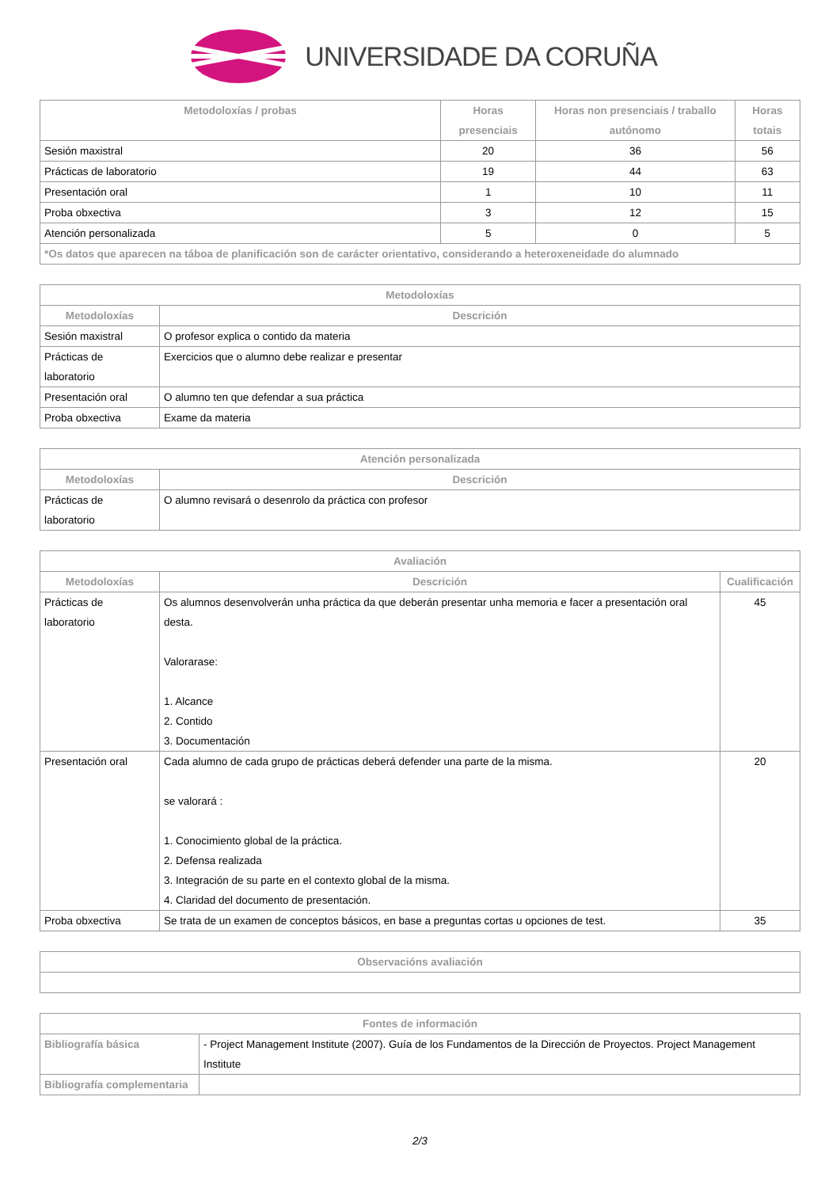UNIVERSIDADE DA CORUÑA
| Metodoloxías / probas | Horas presenciais | Horas non presenciais / traballo autónomo | Horas totais |
| --- | --- | --- | --- |
| Sesión maxistral | 20 | 36 | 56 |
| Prácticas de laboratorio | 19 | 44 | 63 |
| Presentación oral | 1 | 10 | 11 |
| Proba obxectiva | 3 | 12 | 15 |
| Atención personalizada | 5 | 0 | 5 |
| *Os datos que aparecen na táboa de planificación son de carácter orientativo, considerando a heteroxeneidade do alumnado | | | |
| Metodoloxías | |
| --- | --- |
| Metodoloxías | Descrición |
| Sesión maxistral | O profesor explica o contido da materia |
| Prácticas de laboratorio | Exercicios que o alumno debe realizar e presentar |
| Presentación oral | O alumno ten que defendar a sua práctica |
| Proba obxectiva | Exame da materia |
| Atención personalizada | |
| --- | --- |
| Metodoloxías | Descrición |
| Prácticas de laboratorio | O alumno revisará o desenrolo da práctica con profesor |
| Avaliación | | |
| --- | --- | --- |
| Metodoloxías | Descrición | Cualificación |
| Prácticas de laboratorio | Os alumnos desenvolverán unha práctica da que deberán presentar unha memoria e facer a presentación oral desta. Valorarase: 1. Alcance 2. Contido 3. Documentación | 45 |
| Presentación oral | Cada alumno de cada grupo de prácticas deberá defender una parte de la misma. se valorará : 1. Conocimiento global de la práctica. 2. Defensa realizada 3. Integración de su parte en el contexto global de la misma. 4. Claridad del documento de presentación. | 20 |
| Proba obxectiva | Se trata de un examen de conceptos básicos, en base a preguntas cortas u opciones de test. | 35 |
| Observacións avaliación |
| --- |
| Fontes de información | |
| --- | --- |
| Bibliografía básica | - Project Management Institute (2007). Guía de los Fundamentos de la Dirección de Proyectos. Project Management Institute |
| Bibliografía complementaria | |
2/3